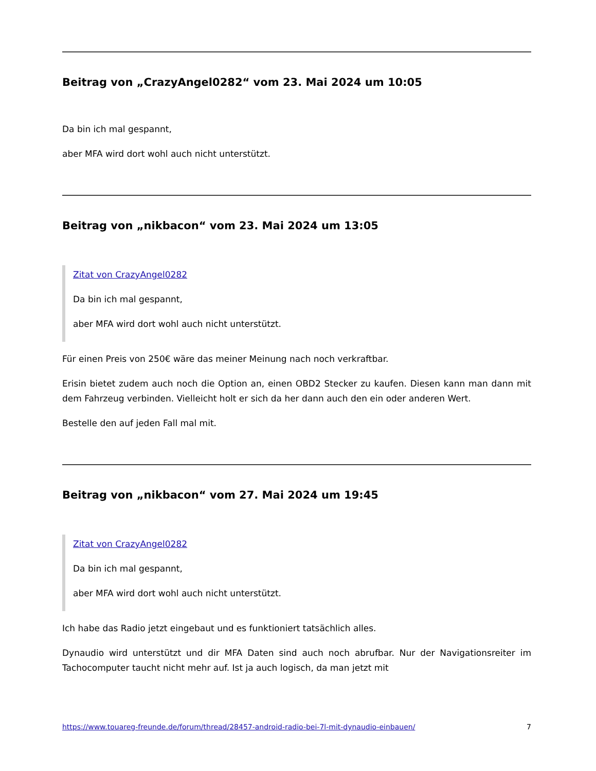Beitrag von „CrazyAngel0282“ vom 23. Mai 2024 um 10:05
Da bin ich mal gespannt,
aber MFA wird dort wohl auch nicht unterstützt.
Beitrag von „nikbacon“ vom 23. Mai 2024 um 13:05
Zitat von CrazyAngel0282
Da bin ich mal gespannt,
aber MFA wird dort wohl auch nicht unterstützt.
Für einen Preis von 250€ wäre das meiner Meinung nach noch verkraftbar.
Erisin bietet zudem auch noch die Option an, einen OBD2 Stecker zu kaufen. Diesen kann man dann mit dem Fahrzeug verbinden. Vielleicht holt er sich da her dann auch den ein oder anderen Wert.
Bestelle den auf jeden Fall mal mit.
Beitrag von „nikbacon“ vom 27. Mai 2024 um 19:45
Zitat von CrazyAngel0282
Da bin ich mal gespannt,
aber MFA wird dort wohl auch nicht unterstützt.
Ich habe das Radio jetzt eingebaut und es funktioniert tatsächlich alles.
Dynaudio wird unterstützt und dir MFA Daten sind auch noch abrufbar. Nur der Navigationsreiter im Tachocomputer taucht nicht mehr auf. Ist ja auch logisch, da man jetzt mit
https://www.touareg-freunde.de/forum/thread/28457-android-radio-bei-7l-mit-dynaudio-einbauen/ 7